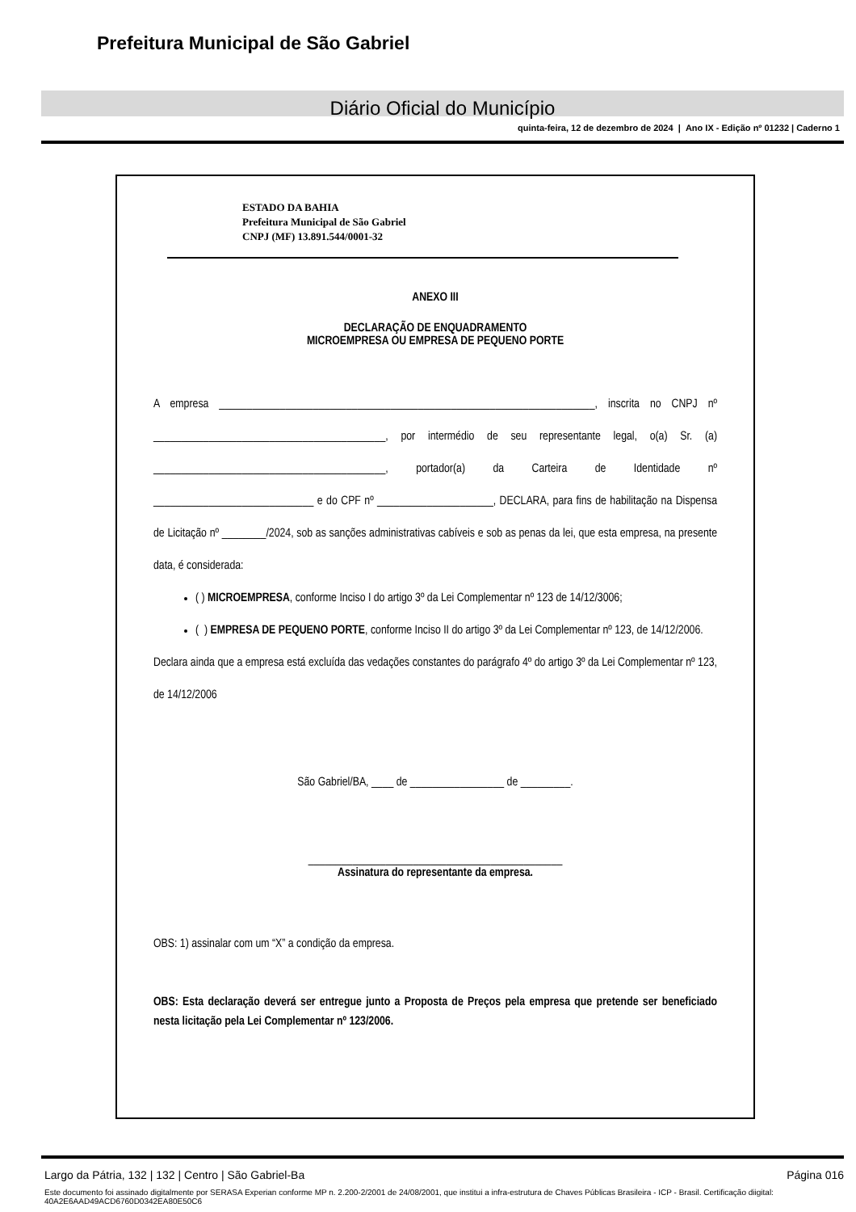Prefeitura Municipal de São Gabriel
Diário Oficial do Município
quinta-feira, 12 de dezembro de 2024 | Ano IX - Edição nº 01232 | Caderno 1
ESTADO DA BAHIA
Prefeitura Municipal de São Gabriel
CNPJ (MF) 13.891.544/0001-32
ANEXO III
DECLARAÇÃO DE ENQUADRAMENTO
MICROEMPRESA OU EMPRESA DE PEQUENO PORTE
A empresa ____________________________________________________________________, inscrita no CNPJ nº __________________________________________, por intermédio de seu representante legal, o(a) Sr. (a) __________________________________________, portador(a) da Carteira de Identidade nº _____________________________ e do CPF nº _____________________, DECLARA, para fins de habilitação na Dispensa de Licitação nº ________/2024, sob as sanções administrativas cabíveis e sob as penas da lei, que esta empresa, na presente data, é considerada:
( ) MICROEMPRESA, conforme Inciso I do artigo 3º da Lei Complementar nº 123 de 14/12/3006;
( ) EMPRESA DE PEQUENO PORTE, conforme Inciso II do artigo 3º da Lei Complementar nº 123, de 14/12/2006.
Declara ainda que a empresa está excluída das vedações constantes do parágrafo 4º do artigo 3º da Lei Complementar nº 123, de 14/12/2006
São Gabriel/BA, ____ de _________________ de _________.
______________________________________________
Assinatura do representante da empresa.
OBS: 1) assinalar com um “X” a condição da empresa.
OBS: Esta declaração deverá ser entregue junto a Proposta de Preços pela empresa que pretende ser beneficiado nesta licitação pela Lei Complementar nº 123/2006.
Largo da Pátria, 132 | 132 | Centro | São Gabriel-Ba Página 016
Este documento foi assinado digitalmente por SERASA Experian conforme MP n. 2.200-2/2001 de 24/08/2001, que institui a infra-estrutura de Chaves Públicas Brasileira - ICP - Brasil. Certificação diigital: 40A2E6AAD49ACD6760D0342EA80E50C6